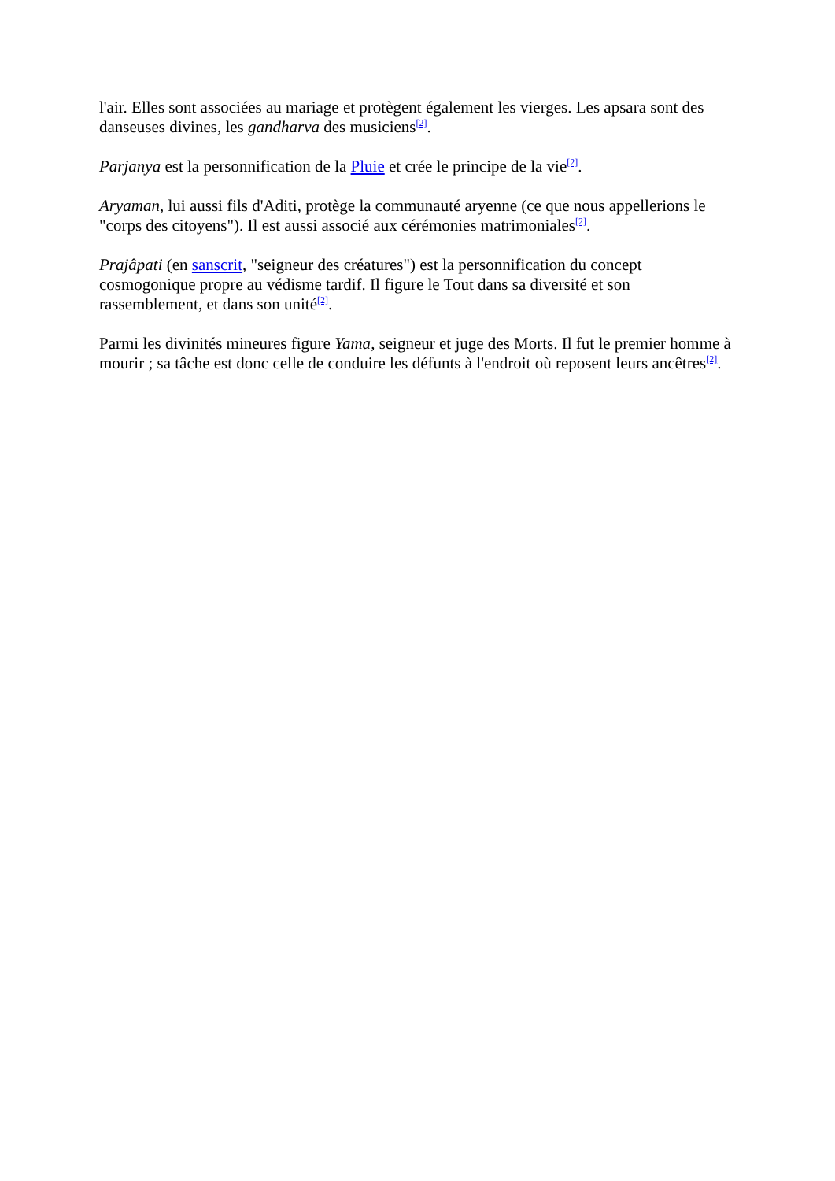l'air. Elles sont associées au mariage et protègent également les vierges. Les apsara sont des danseuses divines, les gandharva des musiciens<sup>[2]</sup>.
Parjanya est la personnification de la Pluie et crée le principe de la vie<sup>[2]</sup>.
Aryaman, lui aussi fils d'Aditi, protège la communauté aryenne (ce que nous appellerions le "corps des citoyens"). Il est aussi associé aux cérémonies matrimoniales<sup>[2]</sup>.
Prajâpati (en sanscrit, "seigneur des créatures") est la personnification du concept
cosmogonique propre au védisme tardif. Il figure le Tout dans sa diversité et son
rassemblement, et dans son unité<sup>[2]</sup>.
Parmi les divinités mineures figure Yama, seigneur et juge des Morts. Il fut le premier homme à mourir ; sa tâche est donc celle de conduire les défunts à l'endroit où reposent leurs ancêtres<sup>[2]</sup>.